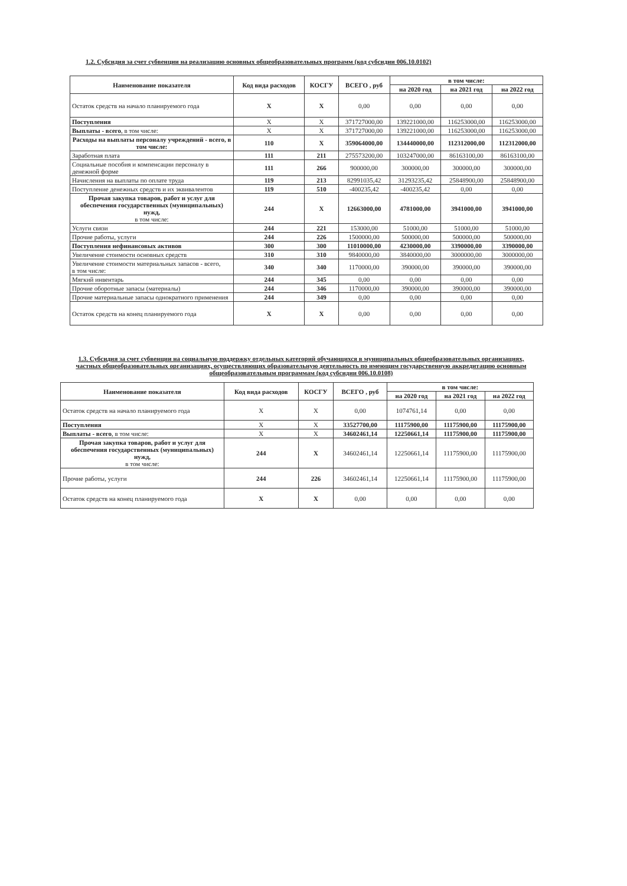1.2. Субсидия за счет субвенции на реализацию основных общеобразовательных программ (код субсидии 006.10.0102)
| Наименование показателя | Код вида расходов | КОСГУ | ВСЕГО , руб | в том числе: | | |
| --- | --- | --- | --- | --- | --- | --- |
| | | | | на 2020 год | на 2021 год | на 2022 год |
| Остаток средств на начало планируемого года | X | X | 0,00 | 0,00 | 0,00 | 0,00 |
| Поступления | X | X | 371727000,00 | 139221000,00 | 116253000,00 | 116253000,00 |
| Выплаты - всего , в том числе: | X | X | 371727000,00 | 139221000,00 | 116253000,00 | 116253000,00 |
| Расходы на выплаты персоналу учреждений - всего , в том числе: | 110 | X | 359064000,00 | 134440000,00 | 112312000,00 | 112312000,00 |
| Заработная плата | 111 | 211 | 275573200,00 | 103247000,00 | 86163100,00 | 86163100,00 |
| Социальные пособия и компенсации персоналу в денежной форме | 111 | 266 | 900000,00 | 300000,00 | 300000,00 | 300000,00 |
| Начисления на выплаты по оплате труда | 119 | 213 | 82991035,42 | 31293235,42 | 25848900,00 | 25848900,00 |
| Поступление денежных средств и их эквивалентов | 119 | 510 | -400235,42 | -400235,42 | 0,00 | 0,00 |
| Прочая закупка товаров, работ и услуг для обеспечения государственных (муниципальных) нужд, в том числе: | 244 | X | 12663000,00 | 4781000,00 | 3941000,00 | 3941000,00 |
| Услуги связи | 244 | 221 | 153000,00 | 51000,00 | 51000,00 | 51000,00 |
| Прочие работы, услуги | 244 | 226 | 1500000,00 | 500000,00 | 500000,00 | 500000,00 |
| Поступления нефинансовых активов | 300 | 300 | 11010000,00 | 4230000,00 | 3390000,00 | 3390000,00 |
| Увеличение стоимости основных средств | 310 | 310 | 9840000,00 | 3840000,00 | 3000000,00 | 3000000,00 |
| Увеличение стоимости материальных запасов - всего, в том числе: | 340 | 340 | 1170000,00 | 390000,00 | 390000,00 | 390000,00 |
| Мягкий инвентарь | 244 | 345 | 0,00 | 0,00 | 0,00 | 0,00 |
| Прочие оборотные запасы (материалы) | 244 | 346 | 1170000,00 | 390000,00 | 390000,00 | 390000,00 |
| Прочие материальные запасы однократного применения | 244 | 349 | 0,00 | 0,00 | 0,00 | 0,00 |
| Остаток средств на конец планируемого года | X | X | 0,00 | 0,00 | 0,00 | 0,00 |
1.3. Субсидия за счет субвенции на социальную поддержку отдельных категорий обучающихся в муниципальных общеобразовательных организациях, частных общеобразовательных организациях, осуществляющих образовательную деятельность по имеющим государственную аккредитацию основным общеобразовательным программам (код субсидии 006.10.0108)
| Наименование показателя | Код вида расходов | КОСГУ | ВСЕГО , руб | в том числе: | | |
| --- | --- | --- | --- | --- | --- | --- |
| | | | | на 2020 год | на 2021 год | на 2022 год |
| Остаток средств на начало планируемого года | X | X | 0,00 | 1074761,14 | 0,00 | 0,00 |
| Поступления | X | X | 33527700,00 | 11175900,00 | 11175900,00 | 11175900,00 |
| Выплаты - всего , в том числе: | X | X | 34602461,14 | 12250661,14 | 11175900,00 | 11175900,00 |
| Прочая закупка товаров, работ и услуг для обеспечения государственных (муниципальных) нужд, в том числе: | 244 | X | 34602461,14 | 12250661,14 | 11175900,00 | 11175900,00 |
| Прочие работы, услуги | 244 | 226 | 34602461,14 | 12250661,14 | 11175900,00 | 11175900,00 |
| Остаток средств на конец планируемого года | X | X | 0,00 | 0,00 | 0,00 | 0,00 |